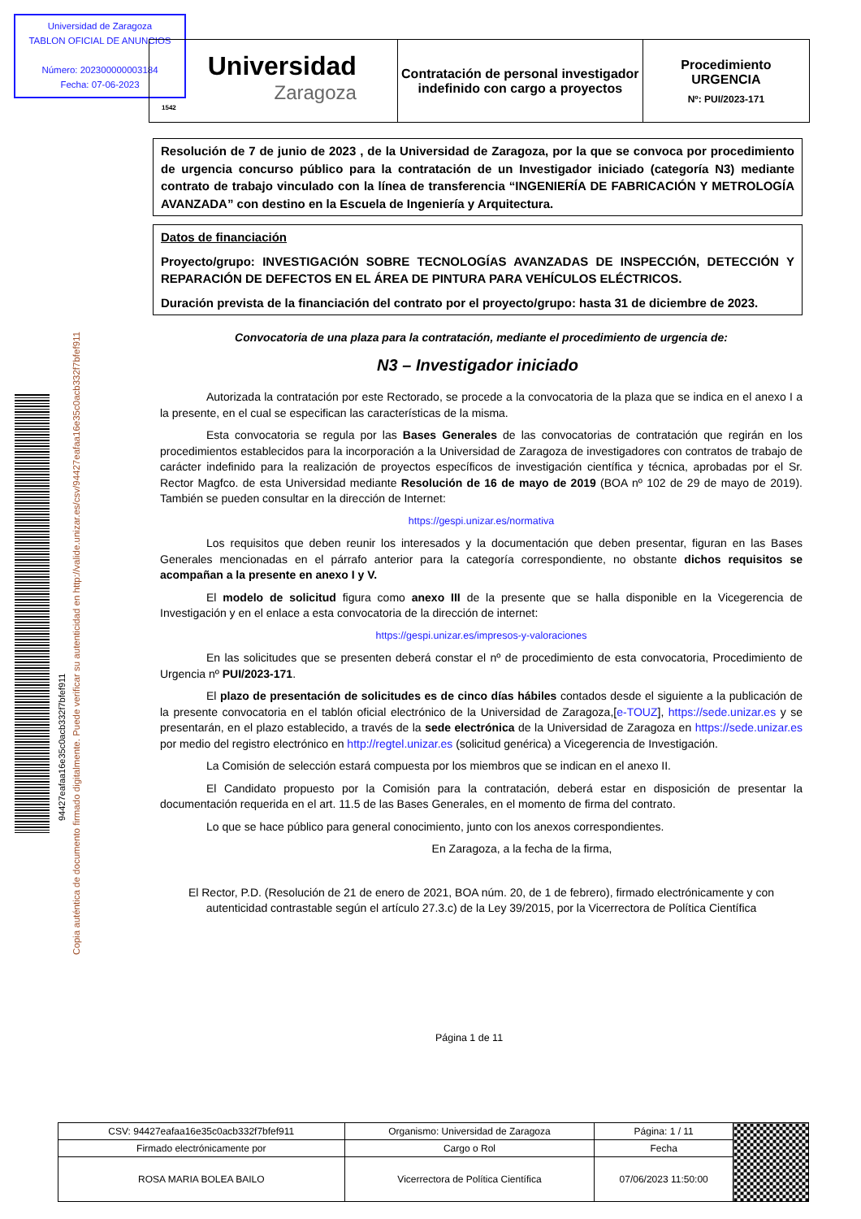Universidad de Zaragoza
TABLON OFICIAL DE ANUNCIOS
Número: 202300000003184
Fecha: 07-06-2023
Universidad
Zaragoza
1542
Contratación de personal investigador indefinido con cargo a proyectos
Procedimiento
URGENCIA
Nº: PUI/2023-171
94427eafaa16e35c0acb332f7bfef911
Copia auténtica de documento firmado digitalmente. Puede verificar su autenticidad en http://valide.unizar.es/csv/94427eafaa16e35c0acb332f7bfef911
Resolución de 7 de junio de 2023 , de la Universidad de Zaragoza, por la que se convoca por procedimiento de urgencia concurso público para la contratación de un Investigador iniciado (categoría N3) mediante contrato de trabajo vinculado con la línea de transferencia “INGENIERÍA DE FABRICACIÓN Y METROLOGÍA AVANZADA” con destino en la Escuela de Ingeniería y Arquitectura.
Datos de financiación
Proyecto/grupo: INVESTIGACIÓN SOBRE TECNOLOGÍAS AVANZADAS DE INSPECCIÓN, DETECCIÓN Y REPARACIÓN DE DEFECTOS EN EL ÁREA DE PINTURA PARA VEHÍCULOS ELÉCTRICOS.
Duración prevista de la financiación del contrato por el proyecto/grupo: hasta 31 de diciembre de 2023.
Convocatoria de una plaza para la contratación, mediante el procedimiento de urgencia de:
N3 – Investigador iniciado
Autorizada la contratación por este Rectorado, se procede a la convocatoria de la plaza que se indica en el anexo I a la presente, en el cual se especifican las características de la misma.
Esta convocatoria se regula por las Bases Generales de las convocatorias de contratación que regirán en los procedimientos establecidos para la incorporación a la Universidad de Zaragoza de investigadores con contratos de trabajo de carácter indefinido para la realización de proyectos específicos de investigación científica y técnica, aprobadas por el Sr. Rector Magfco. de esta Universidad mediante Resolución de 16 de mayo de 2019 (BOA nº 102 de 29 de mayo de 2019). También se pueden consultar en la dirección de Internet:
https://gespi.unizar.es/normativa
Los requisitos que deben reunir los interesados y la documentación que deben presentar, figuran en las Bases Generales mencionadas en el párrafo anterior para la categoría correspondiente, no obstante dichos requisitos se acompañan a la presente en anexo I y V.
El modelo de solicitud figura como anexo III de la presente que se halla disponible en la Vicegerencia de Investigación y en el enlace a esta convocatoria de la dirección de internet:
https://gespi.unizar.es/impresos-y-valoraciones
En las solicitudes que se presenten deberá constar el nº de procedimiento de esta convocatoria, Procedimiento de Urgencia nº PUI/2023-171.
El plazo de presentación de solicitudes es de cinco días hábiles contados desde el siguiente a la publicación de la presente convocatoria en el tablón oficial electrónico de la Universidad de Zaragoza,[e-TOUZ], https://sede.unizar.es y se presentarán, en el plazo establecido, a través de la sede electrónica de la Universidad de Zaragoza en https://sede.unizar.es por medio del registro electrónico en http://regtel.unizar.es (solicitud genérica) a Vicegerencia de Investigación.
La Comisión de selección estará compuesta por los miembros que se indican en el anexo II.
El Candidato propuesto por la Comisión para la contratación, deberá estar en disposición de presentar la documentación requerida en el art. 11.5 de las Bases Generales, en el momento de firma del contrato.
Lo que se hace público para general conocimiento, junto con los anexos correspondientes.
En Zaragoza, a la fecha de la firma,
El Rector, P.D. (Resolución de 21 de enero de 2021, BOA núm. 20, de 1 de febrero), firmado electrónicamente y con autenticidad contrastable según el artículo 27.3.c) de la Ley 39/2015, por la Vicerrectora de Política Científica
Página 1 de 11
| CSV: 94427eafaa16e35c0acb332f7bfef911 | Organismo: Universidad de Zaragoza | Página: 1 / 11 | |
| Firmado electrónicamente por | Cargo o Rol | Fecha | |
| ROSA MARIA BOLEA BAILO | Vicerrectora de Política Científica | 07/06/2023 11:50:00 | |